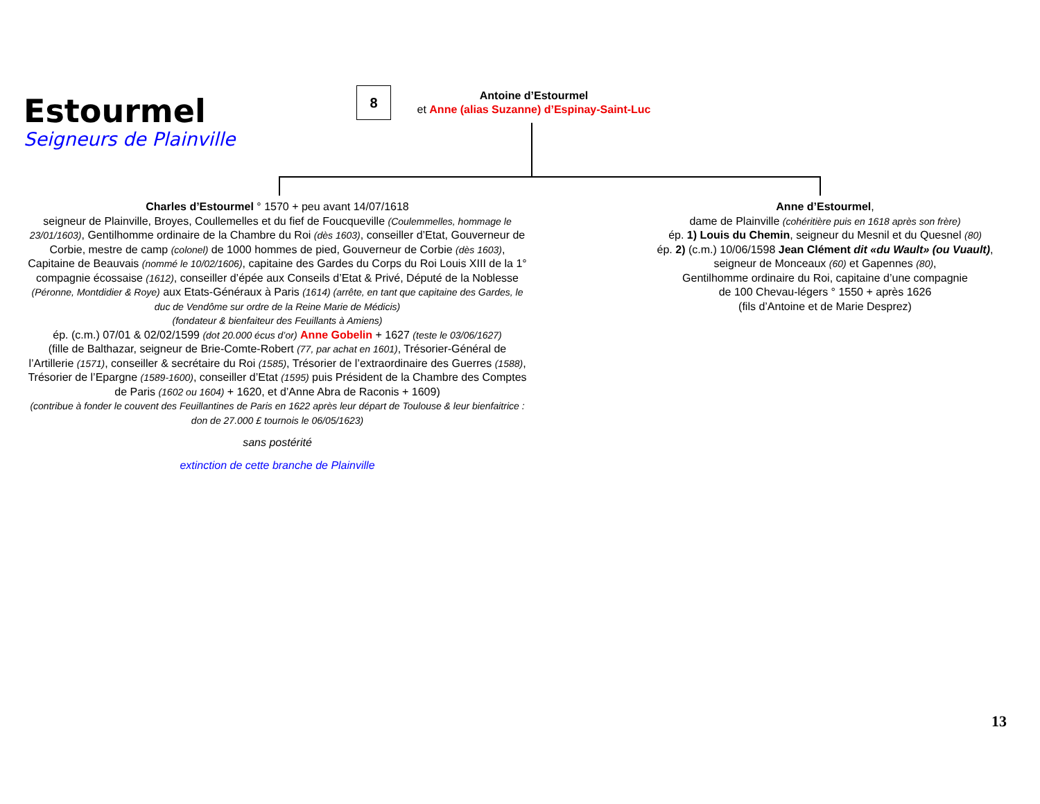Estourmel
Seigneurs de Plainville
8
Antoine d’Estourmel
et Anne (alias Suzanne) d’Espinay-Saint-Luc
Charles d’Estourmel ° 1570 + peu avant 14/07/1618
seigneur de Plainville, Broyes, Coullemelles et du fief de Foucqueville (Coulemmelles, hommage le 23/01/1603), Gentilhomme ordinaire de la Chambre du Roi (dès 1603), conseiller d’Etat, Gouverneur de Corbie, mestre de camp (colonel) de 1000 hommes de pied, Gouverneur de Corbie (dès 1603), Capitaine de Beauvais (nommé le 10/02/1606), capitaine des Gardes du Corps du Roi Louis XIII de la 1° compagnie écossaise (1612), conseiller d’épée aux Conseils d’Etat & Privé, Député de la Noblesse (Péronne, Montdidier & Roye) aux Etats-Généraux à Paris (1614) (arrête, en tant que capitaine des Gardes, le duc de Vendôme sur ordre de la Reine Marie de Médicis)
(fondateur & bienfaiteur des Feuillants à Amiens)
ép. (c.m.) 07/01 & 02/02/1599 (dot 20.000 écus d’or) Anne Gobelin + 1627 (teste le 03/06/1627)
(fille de Balthazar, seigneur de Brie-Comte-Robert (77, par achat en 1601), Trésorier-Général de l’Artillerie (1571), conseiller & secrétaire du Roi (1585), Trésorier de l’extraordinaire des Guerres (1588), Trésorier de l’Epargne (1589-1600), conseiller d’Etat (1595) puis Président de la Chambre des Comptes de Paris (1602 ou 1604) + 1620, et d’Anne Abra de Raconis + 1609)
(contribue à fonder le couvent des Feuillantines de Paris en 1622 après leur départ de Toulouse & leur bienfaitrice : don de 27.000 £ tournois le 06/05/1623)
sans postérité
extinction de cette branche de Plainville
Anne d’Estourmel,
dame de Plainville (cohéritière puis en 1618 après son frère)
ép. 1) Louis du Chemin, seigneur du Mesnil et du Quesnel (80)
ép. 2) (c.m.) 10/06/1598 Jean Clément dit «du Wault» (ou Vuault),
seigneur de Monceaux (60) et Gapennes (80),
Gentilhomme ordinaire du Roi, capitaine d’une compagnie
de 100 Chevau-légers ° 1550 + après 1626
(fils d’Antoine et de Marie Desprez)
13